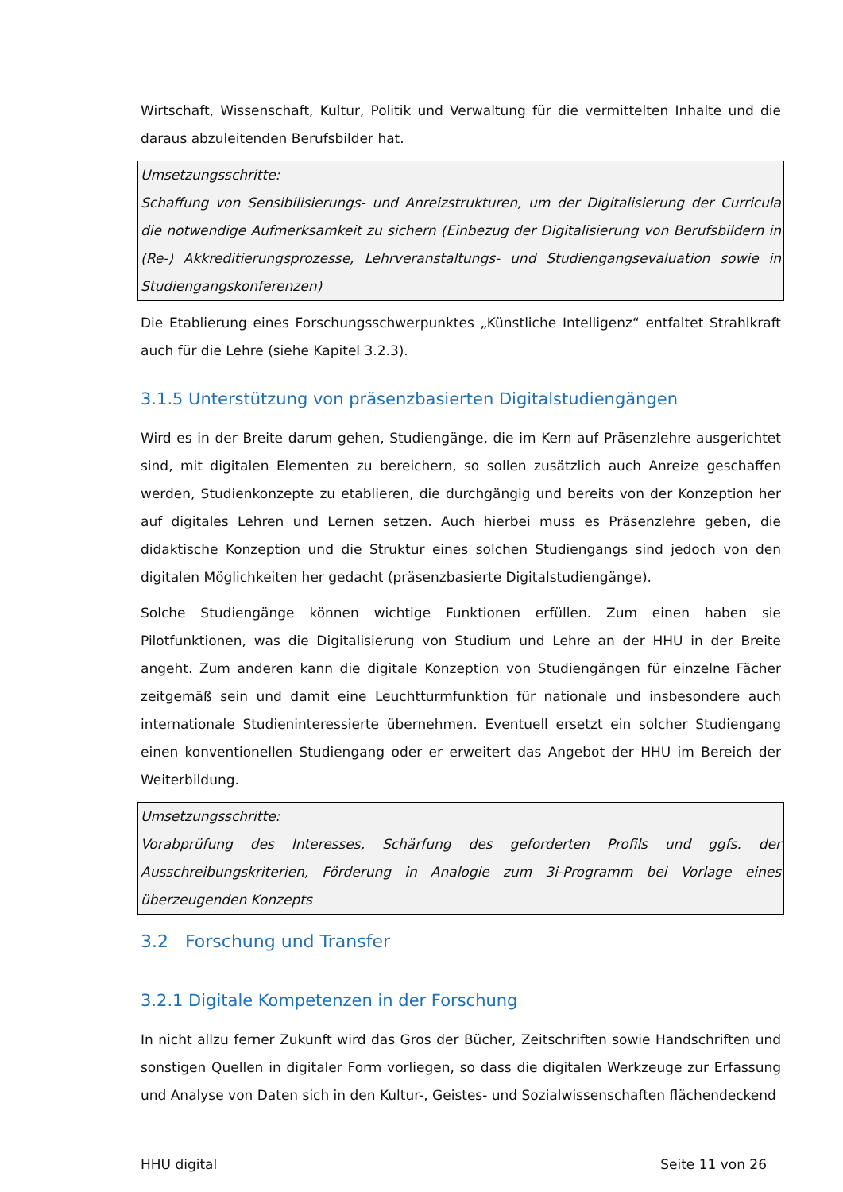Wirtschaft, Wissenschaft, Kultur, Politik und Verwaltung für die vermittelten Inhalte und die daraus abzuleitenden Berufsbilder hat.
Umsetzungsschritte:
Schaffung von Sensibilisierungs- und Anreizstrukturen, um der Digitalisierung der Curricula die notwendige Aufmerksamkeit zu sichern (Einbezug der Digitalisierung von Berufsbildern in (Re-) Akkreditierungsprozesse, Lehrveranstaltungs- und Studiengangsevaluation sowie in Studiengangskonferenzen)
Die Etablierung eines Forschungsschwerpunktes „Künstliche Intelligenz“ entfaltet Strahlkraft auch für die Lehre (siehe Kapitel 3.2.3).
3.1.5 Unterstützung von präsenzbasierten Digitalstudiengängen
Wird es in der Breite darum gehen, Studiengänge, die im Kern auf Präsenzlehre ausgerichtet sind, mit digitalen Elementen zu bereichern, so sollen zusätzlich auch Anreize geschaffen werden, Studienkonzepte zu etablieren, die durchgängig und bereits von der Konzeption her auf digitales Lehren und Lernen setzen. Auch hierbei muss es Präsenzlehre geben, die didaktische Konzeption und die Struktur eines solchen Studiengangs sind jedoch von den digitalen Möglichkeiten her gedacht (präsenzbasierte Digitalstudiengänge).
Solche Studiengänge können wichtige Funktionen erfüllen. Zum einen haben sie Pilotfunktionen, was die Digitalisierung von Studium und Lehre an der HHU in der Breite angeht. Zum anderen kann die digitale Konzeption von Studiengängen für einzelne Fächer zeitgemäß sein und damit eine Leuchtturmfunktion für nationale und insbesondere auch internationale Studieninteressierte übernehmen. Eventuell ersetzt ein solcher Studiengang einen konventionellen Studiengang oder er erweitert das Angebot der HHU im Bereich der Weiterbildung.
Umsetzungsschritte:
Vorabprüfung des Interesses, Schärfung des geforderten Profils und ggfs. der Ausschreibungskriterien, Förderung in Analogie zum 3i-Programm bei Vorlage eines überzeugenden Konzepts
3.2 Forschung und Transfer
3.2.1 Digitale Kompetenzen in der Forschung
In nicht allzu ferner Zukunft wird das Gros der Bücher, Zeitschriften sowie Handschriften und sonstigen Quellen in digitaler Form vorliegen, so dass die digitalen Werkzeuge zur Erfassung und Analyse von Daten sich in den Kultur-, Geistes- und Sozialwissenschaften flächendeckend
HHU digital Seite 11 von 26